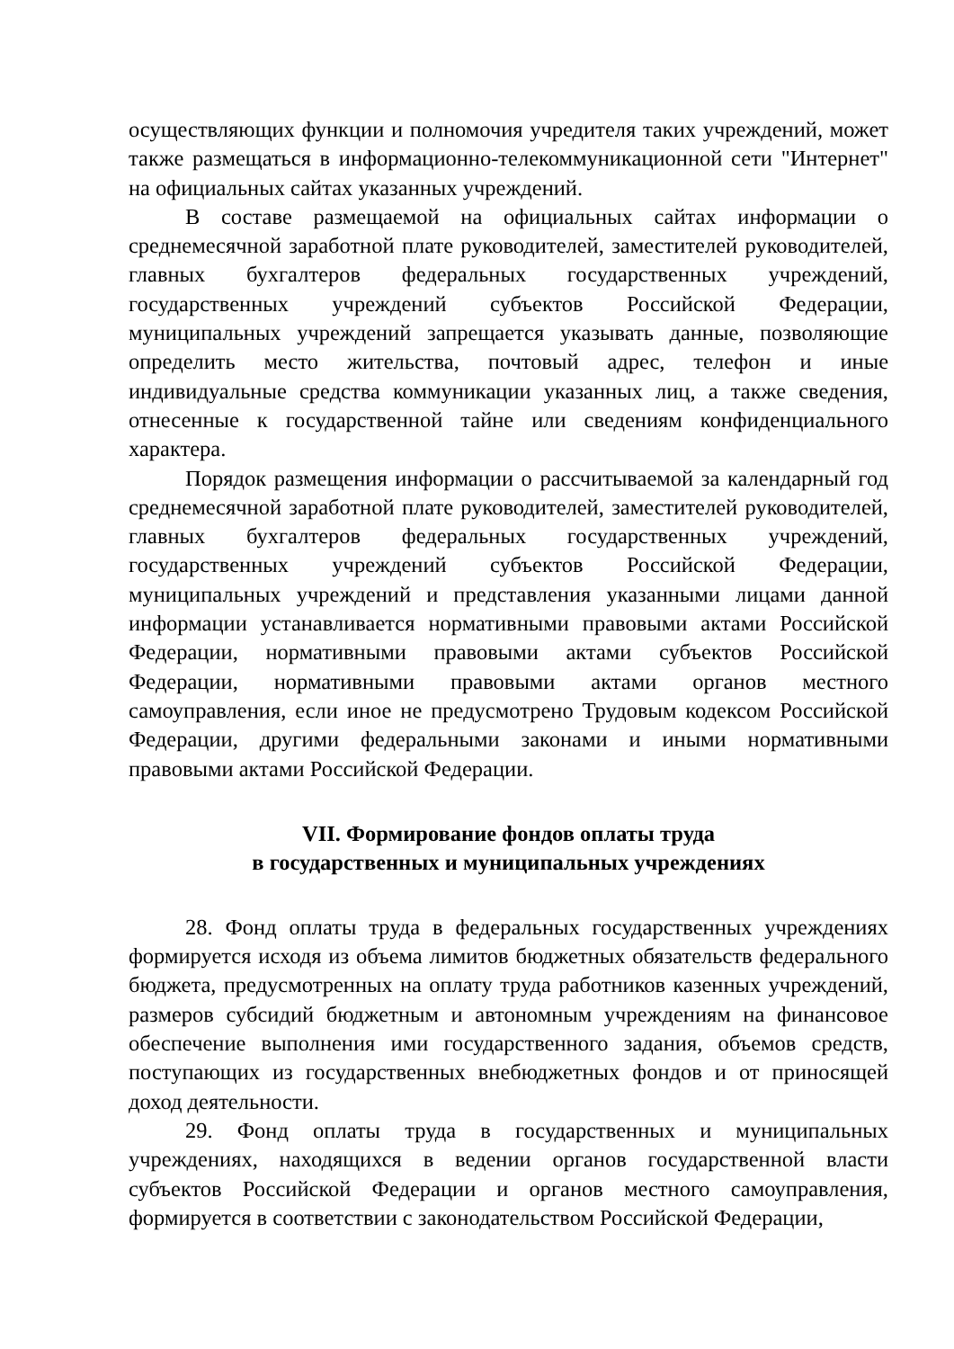осуществляющих функции и полномочия учредителя таких учреждений, может также размещаться в информационно-телекоммуникационной сети "Интернет" на официальных сайтах указанных учреждений.
В составе размещаемой на официальных сайтах информации о среднемесячной заработной плате руководителей, заместителей руководителей, главных бухгалтеров федеральных государственных учреждений, государственных учреждений субъектов Российской Федерации, муниципальных учреждений запрещается указывать данные, позволяющие определить место жительства, почтовый адрес, телефон и иные индивидуальные средства коммуникации указанных лиц, а также сведения, отнесенные к государственной тайне или сведениям конфиденциального характера.
Порядок размещения информации о рассчитываемой за календарный год среднемесячной заработной плате руководителей, заместителей руководителей, главных бухгалтеров федеральных государственных учреждений, государственных учреждений субъектов Российской Федерации, муниципальных учреждений и представления указанными лицами данной информации устанавливается нормативными правовыми актами Российской Федерации, нормативными правовыми актами субъектов Российской Федерации, нормативными правовыми актами органов местного самоуправления, если иное не предусмотрено Трудовым кодексом Российской Федерации, другими федеральными законами и иными нормативными правовыми актами Российской Федерации.
VII. Формирование фондов оплаты труда
в государственных и муниципальных учреждениях
28. Фонд оплаты труда в федеральных государственных учреждениях формируется исходя из объема лимитов бюджетных обязательств федерального бюджета, предусмотренных на оплату труда работников казенных учреждений, размеров субсидий бюджетным и автономным учреждениям на финансовое обеспечение выполнения ими государственного задания, объемов средств, поступающих из государственных внебюджетных фондов и от приносящей доход деятельности.
29. Фонд оплаты труда в государственных и муниципальных учреждениях, находящихся в ведении органов государственной власти субъектов Российской Федерации и органов местного самоуправления, формируется в соответствии с законодательством Российской Федерации,